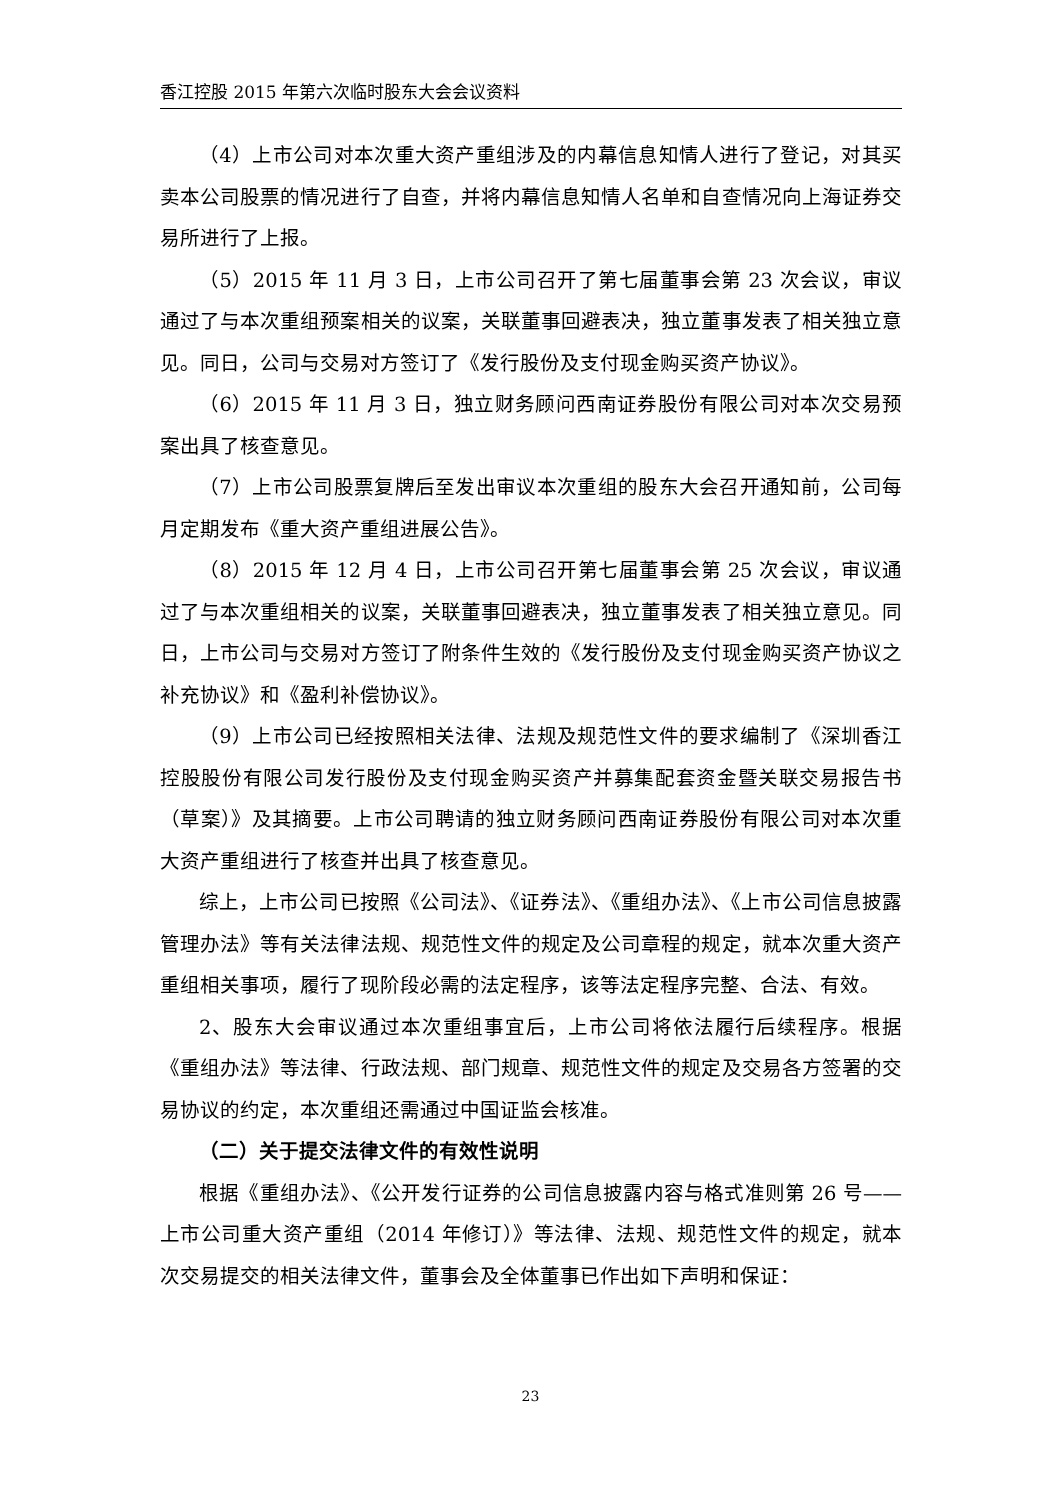香江控股 2015 年第六次临时股东大会会议资料
（4）上市公司对本次重大资产重组涉及的内幕信息知情人进行了登记，对其买卖本公司股票的情况进行了自查，并将内幕信息知情人名单和自查情况向上海证券交易所进行了上报。
（5）2015 年 11 月 3 日，上市公司召开了第七届董事会第 23 次会议，审议通过了与本次重组预案相关的议案，关联董事回避表决，独立董事发表了相关独立意见。同日，公司与交易对方签订了《发行股份及支付现金购买资产协议》。
（6）2015 年 11 月 3 日，独立财务顾问西南证券股份有限公司对本次交易预案出具了核查意见。
（7）上市公司股票复牌后至发出审议本次重组的股东大会召开通知前，公司每月定期发布《重大资产重组进展公告》。
（8）2015 年 12 月 4 日，上市公司召开第七届董事会第 25 次会议，审议通过了与本次重组相关的议案，关联董事回避表决，独立董事发表了相关独立意见。同日，上市公司与交易对方签订了附条件生效的《发行股份及支付现金购买资产协议之补充协议》和《盈利补偿协议》。
（9）上市公司已经按照相关法律、法规及规范性文件的要求编制了《深圳香江控股股份有限公司发行股份及支付现金购买资产并募集配套资金暨关联交易报告书（草案）》及其摘要。上市公司聘请的独立财务顾问西南证券股份有限公司对本次重大资产重组进行了核查并出具了核查意见。
综上，上市公司已按照《公司法》、《证券法》、《重组办法》、《上市公司信息披露管理办法》等有关法律法规、规范性文件的规定及公司章程的规定，就本次重大资产重组相关事项，履行了现阶段必需的法定程序，该等法定程序完整、合法、有效。
2、股东大会审议通过本次重组事宜后，上市公司将依法履行后续程序。根据《重组办法》等法律、行政法规、部门规章、规范性文件的规定及交易各方签署的交易协议的约定，本次重组还需通过中国证监会核准。
（二）关于提交法律文件的有效性说明
根据《重组办法》、《公开发行证券的公司信息披露内容与格式准则第 26 号——上市公司重大资产重组（2014 年修订）》等法律、法规、规范性文件的规定，就本次交易提交的相关法律文件，董事会及全体董事已作出如下声明和保证：
23